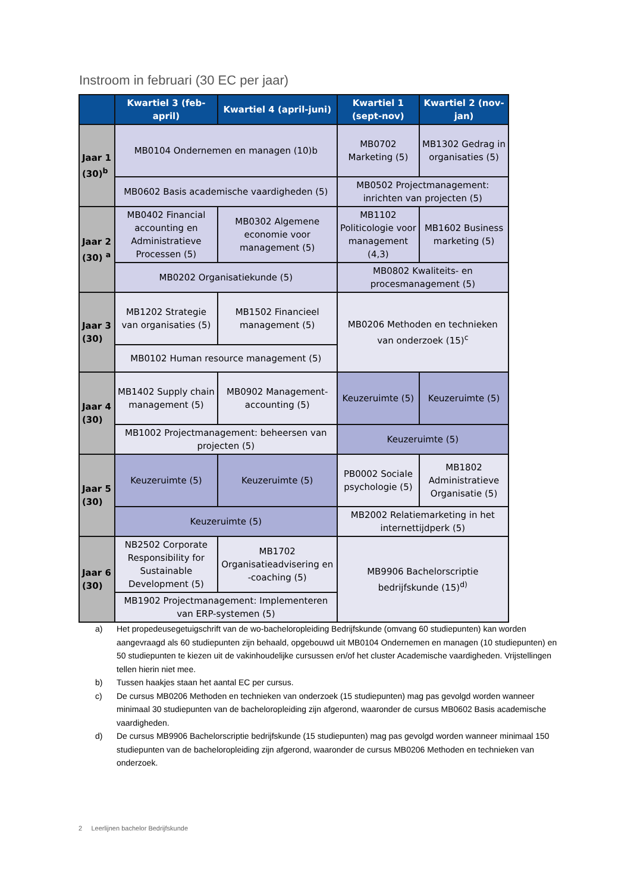Instroom in februari (30 EC per jaar)
| | Kwartiel 3 (feb-april) | Kwartiel 4 (april-juni) | Kwartiel 1 (sept-nov) | Kwartiel 2 (nov-jan) |
| --- | --- | --- | --- | --- |
| Jaar 1 (30)<sup>b</sup> | MB0104 Ondernemen en managen (10)b | | MB0702 Marketing (5) | MB1302 Gedrag in organisaties (5) |
| | MB0602 Basis academische vaardigheden (5) | | MB0502 Projectmanagement: inrichten van projecten (5) | |
| Jaar 2 (30) <sup>a</sup> | MB0402 Financial accounting en Administratieve Processen (5) | MB0302 Algemene economie voor management (5) | MB1102 Politicologie voor management (4,3) | MB1602 Business marketing (5) |
| | MB0202 Organisatiekunde (5) | | MB0802 Kwaliteits- en procesmanagement (5) | |
| Jaar 3 (30) | MB1202 Strategie van organisaties (5) | MB1502 Financieel management (5) | MB0206 Methoden en technieken van onderzoek (15)<sup>c</sup> | |
| | MB0102 Human resource management (5) | | | |
| Jaar 4 (30) | MB1402 Supply chain management (5) | MB0902 Management-accounting (5) | Keuzeruimte (5) | Keuzeruimte (5) |
| | MB1002 Projectmanagement: beheersen van projecten (5) | | Keuzeruimte (5) | |
| Jaar 5 (30) | Keuzeruimte (5) | Keuzeruimte (5) | PB0002 Sociale psychologie (5) | MB1802 Administratieve Organisatie (5) |
| | Keuzeruimte (5) | | MB2002 Relatiemarketing in het internettijdperk (5) | |
| Jaar 6 (30) | NB2502 Corporate Responsibility for Sustainable Development (5) | MB1702 Organisatieadvisering en -coaching (5) | MB9906 Bachelorscriptie bedrijfskunde (15)<sup>d)</sup> | |
| | MB1902 Projectmanagement: Implementeren van ERP-systemen (5) | | | |
a) Het propedeusegetuigschrift van de wo-bacheloropleiding Bedrijfskunde (omvang 60 studiepunten) kan worden aangevraagd als 60 studiepunten zijn behaald, opgebouwd uit MB0104 Ondernemen en managen (10 studiepunten) en 50 studiepunten te kiezen uit de vakinhoudelijke cursussen en/of het cluster Academische vaardigheden. Vrijstellingen tellen hierin niet mee.
b) Tussen haakjes staan het aantal EC per cursus.
c) De cursus MB0206 Methoden en technieken van onderzoek (15 studiepunten) mag pas gevolgd worden wanneer minimaal 30 studiepunten van de bacheloropleiding zijn afgerond, waaronder de cursus MB0602 Basis academische vaardigheden.
d) De cursus MB9906 Bachelorscriptie bedrijfskunde (15 studiepunten) mag pas gevolgd worden wanneer minimaal 150 studiepunten van de bacheloropleiding zijn afgerond, waaronder de cursus MB0206 Methoden en technieken van onderzoek.
2 Leerlijnen bachelor Bedrijfskunde